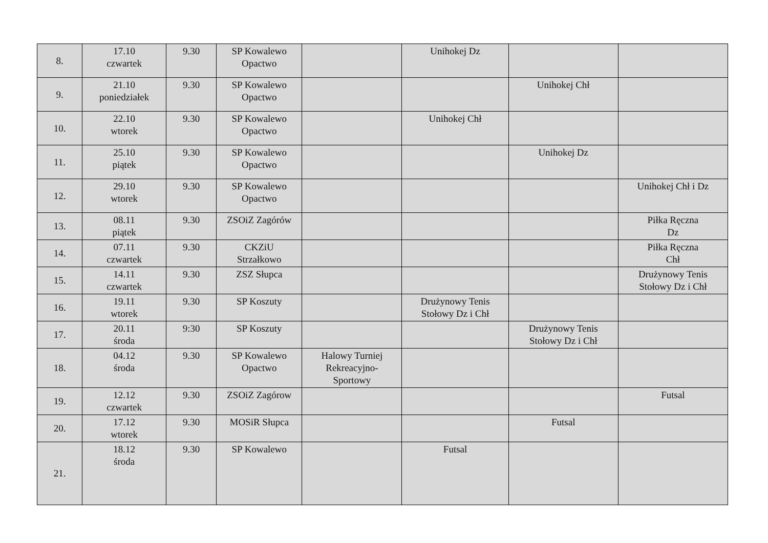| 8. | 17.10 czwartek | 9.30 | SP Kowalewo Opactwo | | Unihokej Dz | | |
| 9. | 21.10 poniedziałek | 9.30 | SP Kowalewo Opactwo | | | Unihokej Chł | |
| 10. | 22.10 wtorek | 9.30 | SP Kowalewo Opactwo | | Unihokej Chł | | |
| 11. | 25.10 piątek | 9.30 | SP Kowalewo Opactwo | | | Unihokej Dz | |
| 12. | 29.10 wtorek | 9.30 | SP Kowalewo Opactwo | | | | Unihokej Chł i Dz |
| 13. | 08.11 piątek | 9.30 | ZSOiZ Zagórów | | | | Piłka Ręczna Dz |
| 14. | 07.11 czwartek | 9.30 | CKZiU Strzałkowo | | | | Piłka Ręczna Chł |
| 15. | 14.11 czwartek | 9.30 | ZSZ Słupca | | | | Drużynowy Tenis Stołowy Dz i Chł |
| 16. | 19.11 wtorek | 9.30 | SP Koszuty | | Drużynowy Tenis Stołowy Dz i Chł | | |
| 17. | 20.11 środa | 9:30 | SP Koszuty | | | Drużynowy Tenis Stołowy Dz i Chł | |
| 18. | 04.12 środa | 9.30 | SP Kowalewo Opactwo | Halowy Turniej Rekreacyjno- Sportowy | | | |
| 19. | 12.12 czwartek | 9.30 | ZSOiZ Zagórow | | | | Futsal |
| 20. | 17.12 wtorek | 9.30 | MOSiR Słupca | | | Futsal | |
| 21. | 18.12 środa | 9.30 | SP Kowalewo | | Futsal | | |